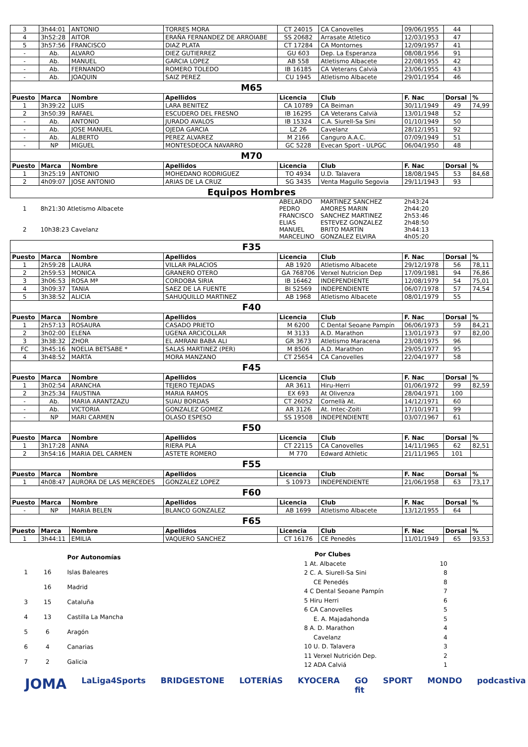| 3 | 3h44:01 | ANTONIO | TORRES MORA | CT 24015 | CA Canovelles | 09/06/1955 | 44 | |
| 4 | 3h52:28 | AITOR | ERAÑA FERNANDEZ DE ARROIABE | SS 20682 | Arrasate Atletico | 12/03/1953 | 47 | |
| 5 | 3h57:56 | FRANCISCO | DIAZ PLATA | CT 17284 | CA Montornes | 12/09/1957 | 41 | |
| - | Ab. | ALVARO | DIEZ GUTIERREZ | GU 603 | Dep. La Esperanza | 08/08/1956 | 91 | |
| - | Ab. | MANUEL | GARCIA LOPEZ | AB 558 | Atletismo Albacete | 22/08/1955 | 42 | |
| - | Ab. | FERNANDO | ROMERO TOLEDO | IB 16185 | CA Veterans Calvià | 23/06/1955 | 43 | |
| - | Ab. | JOAQUIN | SAIZ PEREZ | CU 1945 | Atletismo Albacete | 29/01/1954 | 46 | |
| M65 | | | | | | | | |
| Puesto | Marca | Nombre | Apellidos | Licencia | Club | F. Nac | Dorsal | % |
| 1 | 3h39:22 | LUIS | LARA BENITEZ | CA 10789 | CA Beiman | 30/11/1949 | 49 | 74,99 |
| 2 | 3h50:39 | RAFAEL | ESCUDERO DEL FRESNO | IB 16295 | CA Veterans Calvià | 13/01/1948 | 52 | |
| - | Ab. | ANTONIO | JURADO AVALOS | IB 15324 | C.A. Siurell-Sa Sini | 01/10/1949 | 50 | |
| - | Ab. | JOSE MANUEL | OJEDA GARCIA | LZ 26 | Cavelanz | 28/12/1951 | 92 | |
| - | Ab. | ALBERTO | PEREZ ALVAREZ | M 2166 | Canguro A.A.C. | 07/09/1949 | 51 | |
| - | NP | MIGUEL | MONTESDEOCA NAVARRO | GC 5228 | Evecan Sport - ULPGC | 06/04/1950 | 48 | |
| M70 | | | | | | | | |
| Puesto | Marca | Nombre | Apellidos | Licencia | Club | F. Nac | Dorsal | % |
| 1 | 3h25:19 | ANTONIO | MOHEDANO RODRIGUEZ | TO 4934 | U.D. Talavera | 18/08/1945 | 53 | 84,68 |
| 2 | 4h09:07 | JOSE ANTONIO | ARIAS DE LA CRUZ | SG 3435 | Venta Magullo Segovia | 29/11/1943 | 93 | |
| Equipos Hombres | | | | | | | | |
| 1 | 8h21:30 Atletismo Albacete | | | ABELARDO PEDRO FRANCISCO | MARTINEZ SANCHEZ AMORES MARIN SANCHEZ MARTINEZ | 2h43:24 2h44:20 2h53:46 | | |
| 2 | 10h38:23 Cavelanz | | | ELIAS MANUEL MARCELINO | ESTEVEZ GONZALEZ BRITO MARTÍN GONZALEZ ELVIRA | 2h48:50 3h44:13 4h05:20 | | |
| F35 | | | | | | | | |
| Puesto | Marca | Nombre | Apellidos | Licencia | Club | F. Nac | Dorsal | % |
| 1 | 2h59:28 | LAURA | VILLAR PALACIOS | AB 1920 | Atletismo Albacete | 29/12/1978 | 56 | 78,11 |
| 2 | 2h59:53 | MONICA | GRANERO OTERO | GA 768706 | Verxel Nutricion Dep | 17/09/1981 | 94 | 76,86 |
| 3 | 3h06:53 | ROSA Mª | CORDOBA SIRIA | IB 16462 | INDEPENDIENTE | 12/08/1979 | 54 | 75,01 |
| 4 | 3h09:37 | TANIA | SAEZ DE LA FUENTE | BI 52569 | INDEPENDIENTE | 06/07/1978 | 57 | 74,54 |
| 5 | 3h38:52 | ALICIA | SAHUQUILLO MARTINEZ | AB 1968 | Atletismo Albacete | 08/01/1979 | 55 | |
| F40 | | | | | | | | |
| Puesto | Marca | Nombre | Apellidos | Licencia | Club | F. Nac | Dorsal | % |
| 1 | 2h57:13 | ROSAURA | CASADO PRIETO | M 6200 | C Dental Seoane Pampín | 06/06/1973 | 59 | 84,21 |
| 2 | 3h02:00 | ELENA | UGENA ARCICOLLAR | M 3133 | A.D. Marathon | 13/01/1973 | 97 | 82,00 |
| 3 | 3h38:32 | ZHOR | EL AMRANI BABA ALI | GR 3673 | Atletismo Maracena | 23/08/1975 | 96 | |
| FC | 3h45:16 | NOELIA BETSABE * | SALAS MARTINEZ (PER) | M 8506 | A.D. Marathon | 29/05/1977 | 95 | |
| 4 | 3h48:52 | MARTA | MORA MANZANO | CT 25654 | CA Canovelles | 22/04/1977 | 58 | |
| F45 | | | | | | | | |
| Puesto | Marca | Nombre | Apellidos | Licencia | Club | F. Nac | Dorsal | % |
| 1 | 3h02:54 | ARANCHA | TEJERO TEJADAS | AR 3611 | Hiru-Herri | 01/06/1972 | 99 | 82,59 |
| 2 | 3h25:34 | FAUSTINA | MARIA RAMOS | EX 693 | At Olivenza | 28/04/1971 | 100 | |
| - | Ab. | MARIA ARANTZAZU | SUAU BORDAS | CT 26052 | Cornellà At. | 14/12/1971 | 60 | |
| - | Ab. | VICTORIA | GONZALEZ GOMEZ | AR 3126 | At. Intec-Zoiti | 17/10/1971 | 99 | |
| - | NP | MARI CARMEN | OLASO ESPESO | SS 19508 | INDEPENDIENTE | 03/07/1967 | 61 | |
| F50 | | | | | | | | |
| Puesto | Marca | Nombre | Apellidos | Licencia | Club | F. Nac | Dorsal | % |
| 1 | 3h17:28 | ANNA | RIERA PLA | CT 22115 | CA Canovelles | 14/11/1965 | 62 | 82,51 |
| 2 | 3h54:16 | MARIA DEL CARMEN | ASTETE ROMERO | M 770 | Edward Athletic | 21/11/1965 | 101 | |
| F55 | | | | | | | | |
| Puesto | Marca | Nombre | Apellidos | Licencia | Club | F. Nac | Dorsal | % |
| 1 | 4h08:47 | AURORA DE LAS MERCEDES | GONZALEZ LOPEZ | S 10973 | INDEPENDIENTE | 21/06/1958 | 63 | 73,17 |
| F60 | | | | | | | | |
| Puesto | Marca | Nombre | Apellidos | Licencia | Club | F. Nac | Dorsal | % |
| - | NP | MARIA BELEN | BLANCO GONZALEZ | AB 1699 | Atletismo Albacete | 13/12/1955 | 64 | |
| F65 | | | | | | | | |
| Puesto | Marca | Nombre | Apellidos | Licencia | Club | F. Nac | Dorsal | % |
| 1 | 3h44:11 | EMILIA | VAQUERO SANCHEZ | CT 16176 | CE Penedès | 11/01/1949 | 65 | 93,53 |
| | | Por Autonomías |
| 1 | 16 | Islas Baleares |
| | 16 | Madrid |
| 3 | 15 | Cataluña |
| 4 | 13 | Castilla La Mancha |
| 5 | 6 | Aragón |
| 6 | 4 | Canarias |
| 7 | 2 | Galicia |
| Por Clubes | |
| 1 At. Albacete | 10 |
| 2 C. A. Siurell-Sa Sini | 8 |
| CE Penedés | 8 |
| 4 C Dental Seoane Pampín | 7 |
| 5 Hiru Herri | 6 |
| 6 CA Canovelles | 5 |
| E. A. Majadahonda | 5 |
| 8 A. D. Marathon | 4 |
| Cavelanz | 4 |
| 10 U. D. Talavera | 3 |
| 11 Verxel Nutrición Dep. | 2 |
| 12 ADA Calviá | 1 |
JOMA LaLiga4Sports BRIDGESTONE LOTERÍAS KYOCERA GO fit SPORT MONDO podcastiva